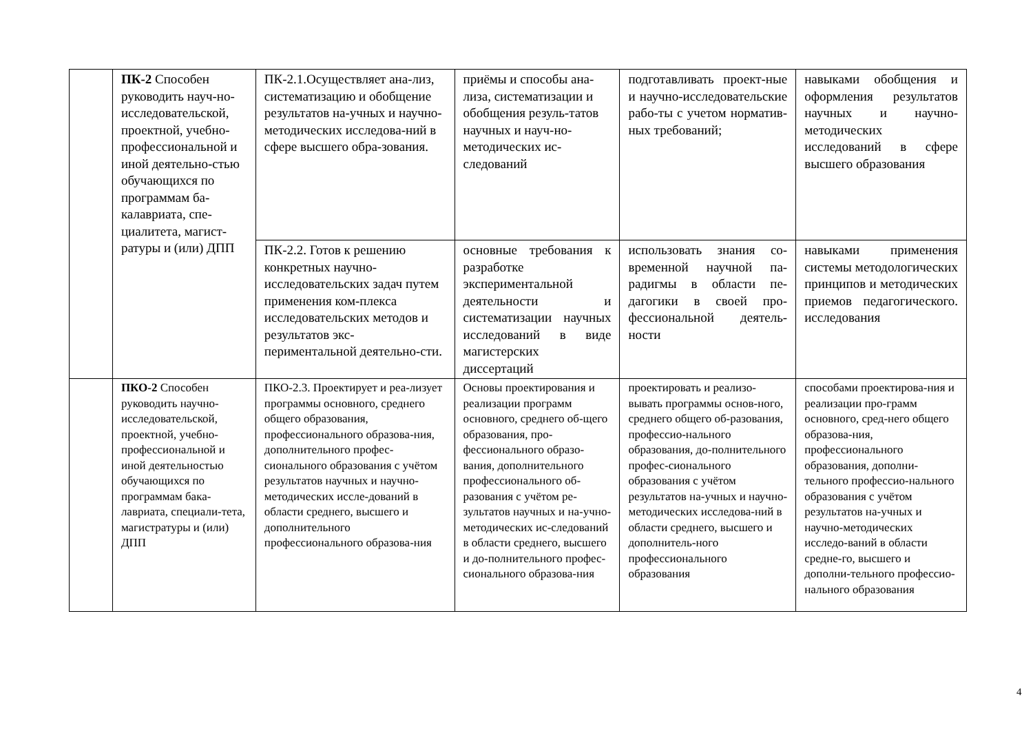| | ПК-2 Способен руководить науч-но-исследовательской, проектной, учебно-профессиональной и иной деятельно-стью обучающихся по программам ба-калавриата, спе-циалитета, магист-ратуры и (или) ДПП | ПК-2.1.Осуществляет ана-лиз, систематизацию и обобщение результатов на-учных и научно-методических исследова-ний в сфере высшего обра-зования. | приёмы и способы ана-лиза, систематизации и обобщения резуль-татов научных и науч-но-методических ис-следований | подготавливать проект-ные и научно-исследовательские рабо-ты с учетом норматив-ных требований; | навыками обобщения и оформления результатов научных и научно-методических исследований в сфере высшего образования |
| | | ПК-2.2. Готов к решению конкретных научно-исследовательских задач путем применения ком-плекса исследовательских методов и результатов экс-периментальной деятельно-сти. | основные требования к разработке экспериментальной деятельности и систематизации научных исследований в виде магистерских диссертаций | использовать знания со-временной научной па-радигмы в области пе-дагогики в своей про-фессиональной деятель-ности | навыками применения системы методологических принципов и методических приемов педагогического. исследования |
| | ПКО-2 Способен руководить научно-исследовательской, проектной, учебно-профессиональной и иной деятельностью обучающихся по программам бака-лавриата, специали-тета, магистратуры и (или) ДПП | ПКО-2.3. Проектирует и реа-лизует программы основного, среднего общего образования, профессионального образова-ния, дополнительного профес-сионального образования с учётом результатов научных и научно-методических иссле-дований в области среднего, высшего и дополнительного профессионального образова-ния | Основы проектирования и реализации программ основного, среднего об-щего образования, про-фессионального образо-вания, дополнительного профессионального об-разования с учётом ре-зультатов научных и на-учно-методических ис-следований в области среднего, высшего и до-полнительного профес-сионального образова-ния | проектировать и реализо-вывать программы основ-ного, среднего общего об-разования, профессио-нального образования, до-полнительного профес-сионального образования с учётом результатов на-учных и научно-методических исследова-ний в области среднего, высшего и дополнитель-ного профессионального образования | способами проектирова-ния и реализации про-грамм основного, сред-него общего образова-ния, профессионального образования, дополни-тельного профессио-нального образования с учётом результатов на-учных и научно-методических исследо-ваний в области средне-го, высшего и дополни-тельного профессио-нального образования |
4